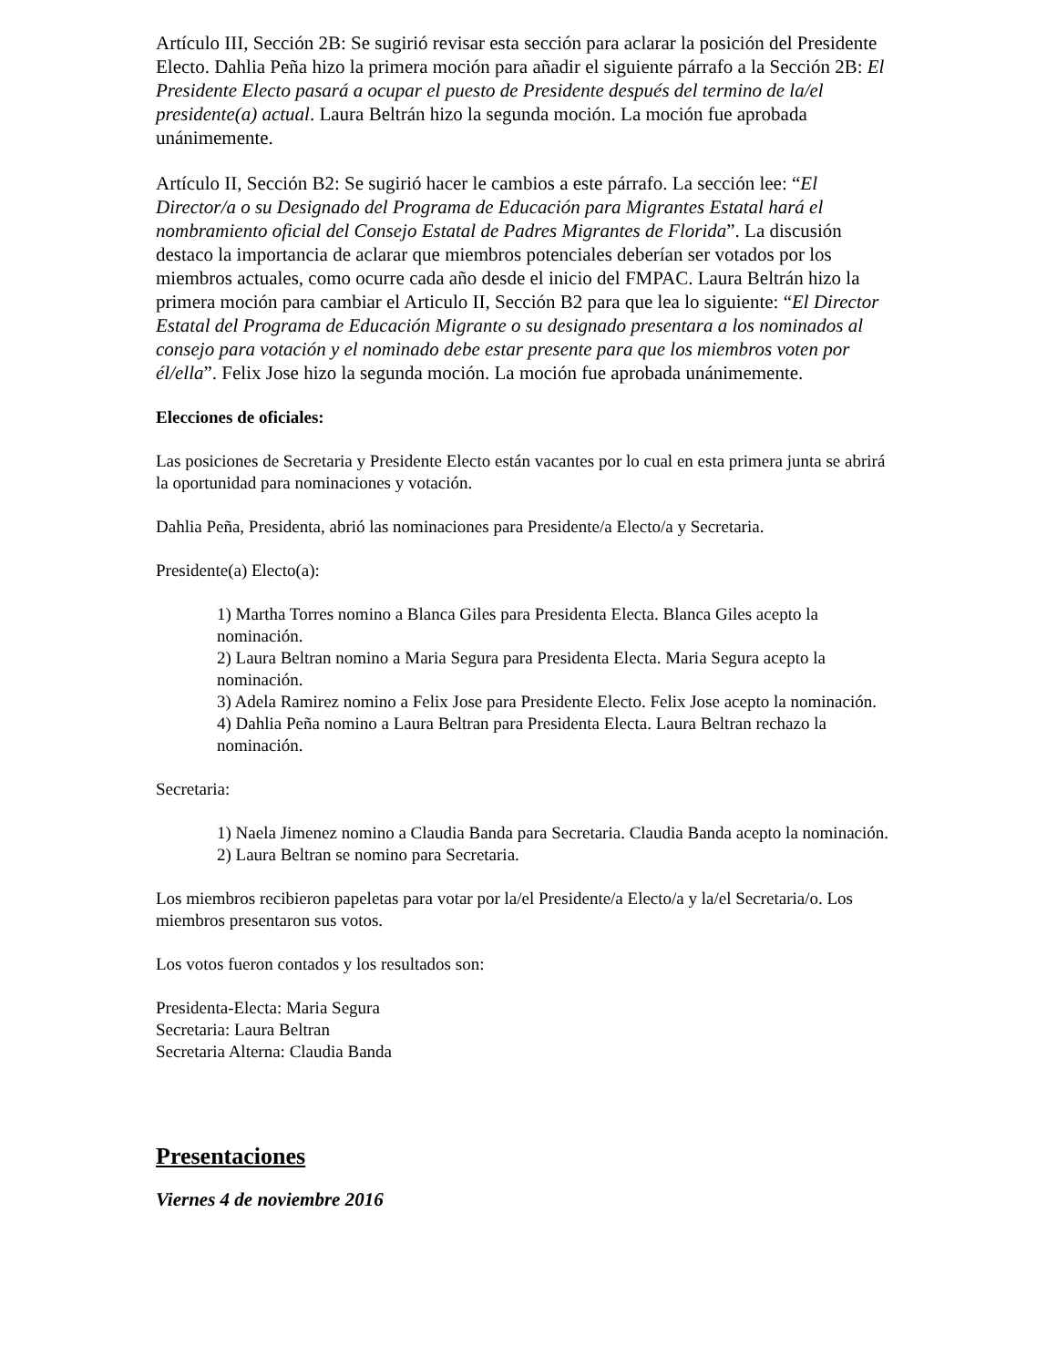Artículo III, Sección 2B: Se sugirió revisar esta sección para aclarar la posición del Presidente Electo. Dahlia Peña hizo la primera moción para añadir el siguiente párrafo a la Sección 2B: El Presidente Electo pasará a ocupar el puesto de Presidente después del termino de la/el presidente(a) actual. Laura Beltrán hizo la segunda moción. La moción fue aprobada unánimemente.
Artículo II, Sección B2: Se sugirió hacer le cambios a este párrafo. La sección lee: “El Director/a o su Designado del Programa de Educación para Migrantes Estatal hará el nombramiento oficial del Consejo Estatal de Padres Migrantes de Florida”. La discusión destaco la importancia de aclarar que miembros potenciales deberían ser votados por los miembros actuales, como ocurre cada año desde el inicio del FMPAC. Laura Beltrán hizo la primera moción para cambiar el Articulo II, Sección B2 para que lea lo siguiente: “El Director Estatal del Programa de Educación Migrante o su designado presentara a los nominados al consejo para votación y el nominado debe estar presente para que los miembros voten por él/ella”. Felix Jose hizo la segunda moción. La moción fue aprobada unánimemente.
Elecciones de oficiales:
Las posiciones de Secretaria y Presidente Electo están vacantes por lo cual en esta primera junta se abrirá la oportunidad para nominaciones y votación.
Dahlia Peña, Presidenta, abrió las nominaciones para Presidente/a Electo/a y Secretaria.
Presidente(a) Electo(a):
1) Martha Torres nomino a Blanca Giles para Presidenta Electa. Blanca Giles acepto la nominación.
2) Laura Beltran nomino a Maria Segura para Presidenta Electa. Maria Segura acepto la nominación.
3) Adela Ramirez nomino a Felix Jose para Presidente Electo. Felix Jose acepto la nominación.
4) Dahlia Peña nomino a Laura Beltran para Presidenta Electa. Laura Beltran rechazo la nominación.
Secretaria:
1) Naela Jimenez nomino a Claudia Banda para Secretaria. Claudia Banda acepto la nominación.
2) Laura Beltran se nomino para Secretaria.
Los miembros recibieron papeletas para votar por la/el Presidente/a Electo/a y la/el Secretaria/o. Los miembros presentaron sus votos.
Los votos fueron contados y los resultados son:
Presidenta-Electa: Maria Segura
Secretaria: Laura Beltran
Secretaria Alterna: Claudia Banda
Presentaciones
Viernes 4 de noviembre 2016